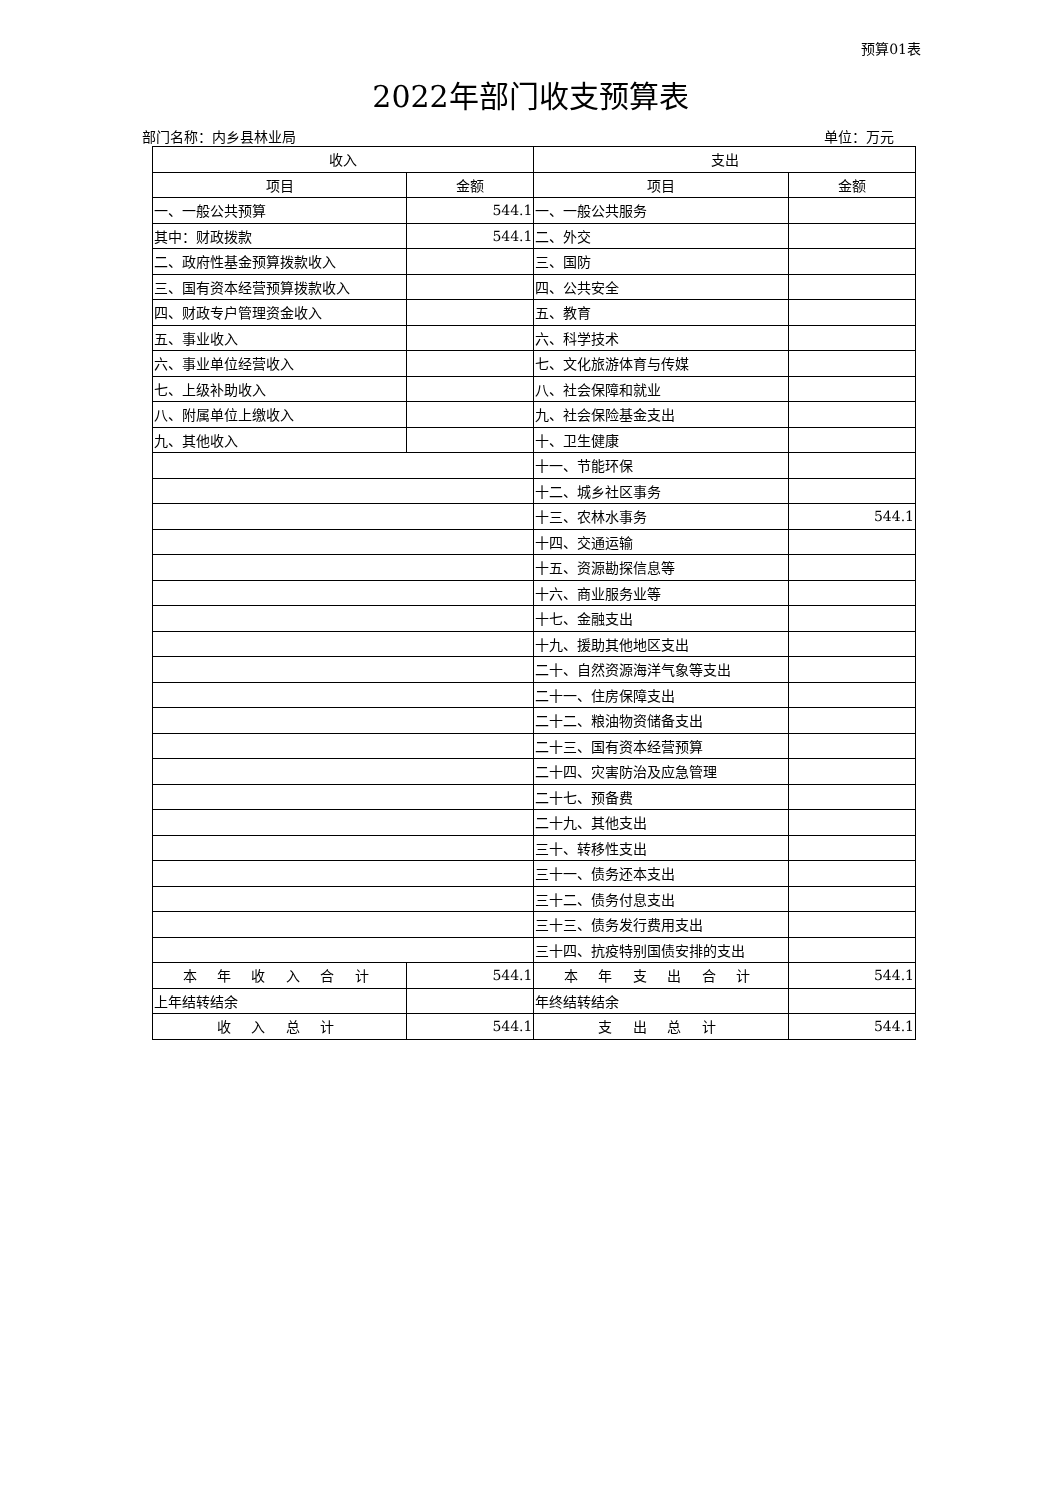预算01表
2022年部门收支预算表
部门名称：内乡县林业局 单位：万元
| 收入 | | 支出 | |
| --- | --- | --- | --- |
| 项目 | 金额 | 项目 | 金额 |
| 一、一般公共预算 | 544.1 | 一、一般公共服务 | |
| 其中：财政拨款 | 544.1 | 二、外交 | |
| 二、政府性基金预算拨款收入 | | 三、国防 | |
| 三、国有资本经营预算拨款收入 | | 四、公共安全 | |
| 四、财政专户管理资金收入 | | 五、教育 | |
| 五、事业收入 | | 六、科学技术 | |
| 六、事业单位经营收入 | | 七、文化旅游体育与传媒 | |
| 七、上级补助收入 | | 八、社会保障和就业 | |
| 八、附属单位上缴收入 | | 九、社会保险基金支出 | |
| 九、其他收入 | | 十、卫生健康 | |
| | | 十一、节能环保 | |
| | | 十二、城乡社区事务 | |
| | | 十三、农林水事务 | 544.1 |
| | | 十四、交通运输 | |
| | | 十五、资源勘探信息等 | |
| | | 十六、商业服务业等 | |
| | | 十七、金融支出 | |
| | | 十九、援助其他地区支出 | |
| | | 二十、自然资源海洋气象等支出 | |
| | | 二十一、住房保障支出 | |
| | | 二十二、粮油物资储备支出 | |
| | | 二十三、国有资本经营预算 | |
| | | 二十四、灾害防治及应急管理 | |
| | | 二十七、预备费 | |
| | | 二十九、其他支出 | |
| | | 三十、转移性支出 | |
| | | 三十一、债务还本支出 | |
| | | 三十二、债务付息支出 | |
| | | 三十三、债务发行费用支出 | |
| | | 三十四、抗疫特别国债安排的支出 | |
| 本 年 收 入 合 计 | 544.1 | 本 年 支 出 合 计 | 544.1 |
| 上年结转结余 | | 年终结转结余 | |
| 收 入 总 计 | 544.1 | 支 出 总 计 | 544.1 |